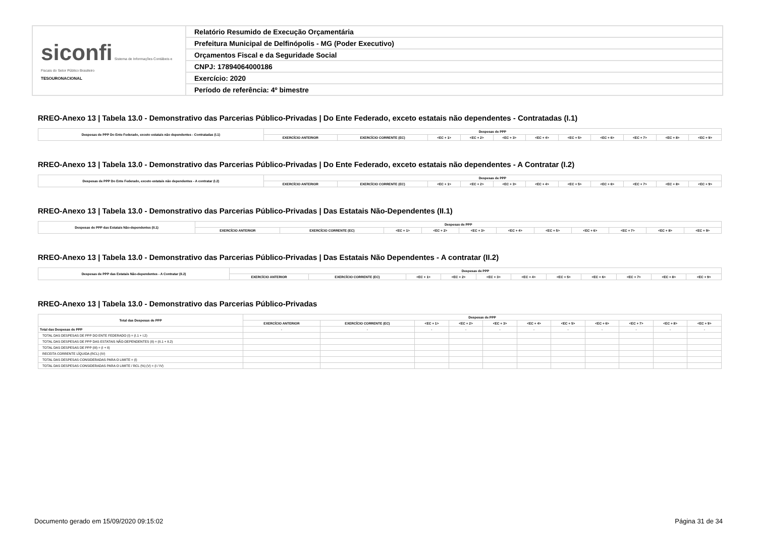| siconfi Sistema de Informações Contábeis e Fiscais do Setor Público Brasileiro TESOURONACIONAL | Relatório Resumido de Execução Orçamentária |
| | Prefeitura Municipal de Delfinópolis - MG (Poder Executivo) |
| | Orçamentos Fiscal e da Seguridade Social |
| | CNPJ: 17894064000186 |
| | Exercício: 2020 |
| | Período de referência: 4º bimestre |
RREO-Anexo 13 | Tabela 13.0 - Demonstrativo das Parcerias Público-Privadas | Do Ente Federado, exceto estatais não dependentes - Contratadas (I.1)
| Despesas de PPP Do Ente Federado, exceto estatais não dependentes - Contratadas (I.1) | Despesas de PPP | | | | | | | | | | |
| --- | --- | --- | --- | --- | --- | --- | --- | --- | --- | --- | --- |
| | EXERCÍCIO ANTERIOR | EXERCÍCIO CORRENTE (EC) | <EC + 1> | <EC + 2> | <EC + 3> | <EC + 4> | <EC + 5> | <EC + 6> | <EC + 7> | <EC + 8> | <EC + 9> |
RREO-Anexo 13 | Tabela 13.0 - Demonstrativo das Parcerias Público-Privadas | Do Ente Federado, exceto estatais não dependentes - A Contratar (I.2)
| Despesas de PPP Do Ente Federado, exceto estatais não dependentes - A contratar (I.2) | Despesas de PPP | | | | | | | | | | |
| --- | --- | --- | --- | --- | --- | --- | --- | --- | --- | --- | --- |
| | EXERCÍCIO ANTERIOR | EXERCÍCIO CORRENTE (EC) | <EC + 1> | <EC + 2> | <EC + 3> | <EC + 4> | <EC + 5> | <EC + 6> | <EC + 7> | <EC + 8> | <EC + 9> |
RREO-Anexo 13 | Tabela 13.0 - Demonstrativo das Parcerias Público-Privadas | Das Estatais Não-Dependentes (II.1)
| Despesas de PPP das Estatais Não-dependentes (II.1) | Despesas de PPP | | | | | | | | | | |
| --- | --- | --- | --- | --- | --- | --- | --- | --- | --- | --- | --- |
| | EXERCÍCIO ANTERIOR | EXERCÍCIO CORRENTE (EC) | <EC + 1> | <EC + 2> | <EC + 3> | <EC + 4> | <EC + 5> | <EC + 6> | <EC + 7> | <EC + 8> | <EC + 9> |
RREO-Anexo 13 | Tabela 13.0 - Demonstrativo das Parcerias Público-Privadas | Das Estatais Não Dependentes - A contratar (II.2)
| Despesas de PPP das Estatais Não-dependentes - A Contratar (II.2) | Despesas de PPP | | | | | | | | | | |
| --- | --- | --- | --- | --- | --- | --- | --- | --- | --- | --- | --- |
| | EXERCÍCIO ANTERIOR | EXERCÍCIO CORRENTE (EC) | <EC + 1> | <EC + 2> | <EC + 3> | <EC + 4> | <EC + 5> | <EC + 6> | <EC + 7> | <EC + 8> | <EC + 9> |
RREO-Anexo 13 | Tabela 13.0 - Demonstrativo das Parcerias Público-Privadas
| Total das Despesas de PPP | Despesas de PPP | | | | | | | | | | |
| --- | --- | --- | --- | --- | --- | --- | --- | --- | --- | --- | --- |
| | EXERCÍCIO ANTERIOR | EXERCÍCIO CORRENTE (EC) | <EC + 1> | <EC + 2> | <EC + 3> | <EC + 4> | <EC + 5> | <EC + 6> | <EC + 7> | <EC + 8> | <EC + 9> |
| Total das Despesas de PPP | - | - | - | - | - | - | - | - | - | - | - |
| TOTAL DAS DESPESAS DE PPP DO ENTE FEDERADO (I) = (I.1 + I.2) | | | | | | | | | | | |
| TOTAL DAS DESPESAS DE PPP DAS ESTATAIS NÃO-DEPENDENTES (II) = (II.1 + II.2) | | | | | | | | | | | |
| TOTAL DAS DESPESAS DE PPP (III) = (I + II) | | | | | | | | | | | |
| RECEITA CORRENTE LÍQUIDA (RCL) (IV) | | | | | | | | | | | |
| TOTAL DAS DESPESAS CONSIDERADAS PARA O LIMITE = (I) | | | | | | | | | | | |
| TOTAL DAS DESPESAS CONSIDERADAS PARA O LIMITE / RCL (%) (V) = (I / IV) | | | | | | | | | | | |
Documento gerado em 15/09/2020 09:15:02 Página 31 de 34